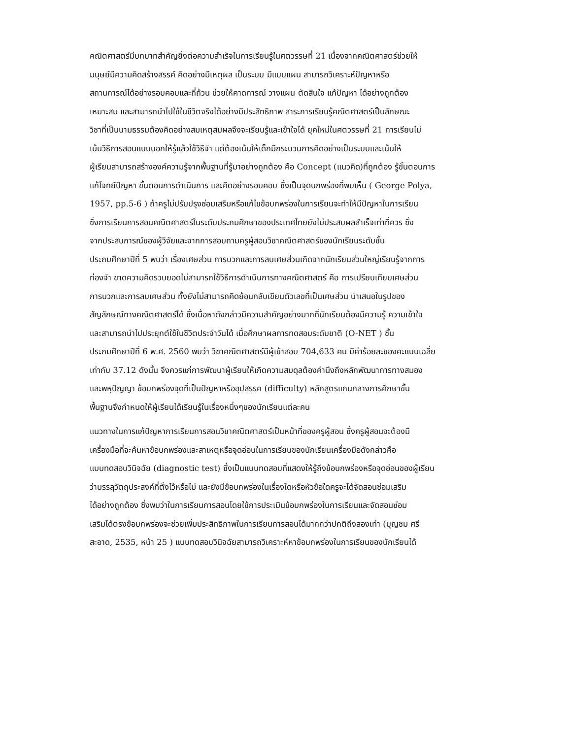คณิตศาสตร์มีบทบาทสำคัญยิ่งต่อความสำเร็จในการเรียนรู้ในศตวรรษที่ 21 เนื่องจากคณิตศาสตร์ช่วยให้
มนุษย์มีความคิดสร้างสรรค์ คิดอย่างมีเหตุผล เป็นระบบ มีแบบแผน สามารถวิเคราะห์ปัญหาหรือ
สถานการณ์ได้อย่างรอบคอบและถี่ถ้วน ช่วยให้คาดการณ์ วางแผน ตัดสินใจ แก้ปัญหา ได้อย่างถูกต้อง
เหมาะสม และสามารถนำไปใช้ในชีวิตจริงได้อย่างมีประสิทธิภาพ สาระการเรียนรู้คณิตศาสตร์เป็นลักษณะ
วิชาที่เป็นนามธรรมต้องคิดอย่างสมเหตุสมผลจึงจะเรียนรู้และเข้าใจได้ ยุคใหม่ในศตวรรษที่ 21 การเรียนไม่
เน้นวิธีการสอนแบบบอกให้รู้แล้วใช้วิธีจำ แต่ต้องเน้นให้เด็กมีกระบวนการคิดอย่างเป็นระบบและเน้นให้
ผู้เรียนสามารถสร้างองค์ความรู้จากพื้นฐานที่รู้มาอย่างถูกต้อง คือ Concept (แนวคิด)ที่ถูกต้อง รู้ขั้นตอนการ
แก้โจทย์ปัญหา ขั้นตอนการดำเนินการ และคิดอย่างรอบคอบ ซึ่งเป็นจุดบกพร่องที่พบเห็น ( George Polya,
1957, pp.5-6 ) ถ้าครูไม่ปรับปรุงซ่อมเสริมหรือแก้ไขข้อบกพร่องในการเรียนจะทำให้มีปัญหาในการเรียน
ซึ่งการเรียนการสอนคณิตศาสตร์ในระดับประถมศึกษาของประเทศไทยยังไม่ประสบผลสำเร็จเท่าที่ควร ซึ่ง
จากประสบการณ์ของผู้วิจัยและจากการสอบถามครูผู้สอนวิชาคณิตศาสตร์ของนักเรียนระดับชั้น
ประถมศึกษาปีที่ 5 พบว่า เรื่องเศษส่วน การบวกและการลบเศษส่วนเกิดจากนักเรียนส่วนใหญ่เรียนรู้จากการ
ท่องจำ ขาดความคิดรวบยอดไม่สามารถใช้วิธีการดำเนินการทางคณิตศาสตร์ คือ การเปรียบเทียบเศษส่วน
การบวกและการลบเศษส่วน ทั้งยังไม่สามารถคิดย้อนกลับเขียนตัวเลขที่เป็นเศษส่วน นำเสนอในรูปของ
สัญลักษณ์ทางคณิตศาสตร์ได้ ซึ่งเนื้อหาดังกล่าวมีความสำคัญอย่างมากที่นักเรียนต้องมีความรู้ ความเข้าใจ
และสามารถนำไปประยุกต์ใช้ในชีวิตประจำวันได้ เมื่อศึกษาผลการทดสอบระดับชาติ (O-NET ) ชั้น
ประถมศึกษาปีที่ 6 พ.ศ. 2560 พบว่า วิชาคณิตศาสตร์มีผู้เข้าสอบ 704,633 คน มีค่าร้อยละของคะแนนเฉลี่ย
เท่ากับ 37.12 ดังนั้น จึงควรแก่การพัฒนาผู้เรียนให้เกิดความสมดุลต้องคำนึงถึงหลักพัฒนาการทางสมอง
และพหุปัญญา ข้อบกพร่องจุดที่เป็นปัญหาหรืออุปสรรค (difficulty) หลักสูตรแกนกลางการศึกษาขั้น
พื้นฐานจึงกำหนดให้ผู้เรียนได้เรียนรู้ในเรื่องหนึ่งๆของนักเรียนแต่ละคน
แนวทางในการแก้ปัญหาการเรียนการสอนวิชาคณิตศาสตร์เป็นหน้าที่ของครูผู้สอน ซึ่งครูผู้สอนจะต้องมี
เครื่องมือที่จะค้นหาข้อบกพร่องและสาเหตุหรือจุดอ่อนในการเรียนของนักเรียนเครื่องมือดังกล่าวคือ
แบบทดสอบวินิจฉัย (diagnostic test) ซึ่งเป็นแบบทดสอบที่แสดงให้รู้ถึงข้อบกพร่องหรือจุดอ่อนของผู้เรียน
ว่าบรรลุวัตถุประสงค์ที่ตั้งไว้หรือไม่ และยังมีข้อบกพร่องในเรื่องใดหรือหัวข้อใดครูจะได้จัดสอนซ่อมเสริม
ได้อย่างถูกต้อง ซึ่งพบว่าในการเรียนการสอนโดยใช้การประเมินข้อบกพร่องในการเรียนและจัดสอนซ่อม
เสริมได้ตรงข้อบกพร่องจะช่วยเพิ่มประสิทธิภาพในการเรียนการสอนได้มากกว่าปกติถึงสองเท่า (บุญชม ศรี
สะอาด, 2535, หน้า 25 ) แบบทดสอบวินิจฉัยสามารถวิเคราะห์หาข้อบกพร่องในการเรียนของนักเรียนได้